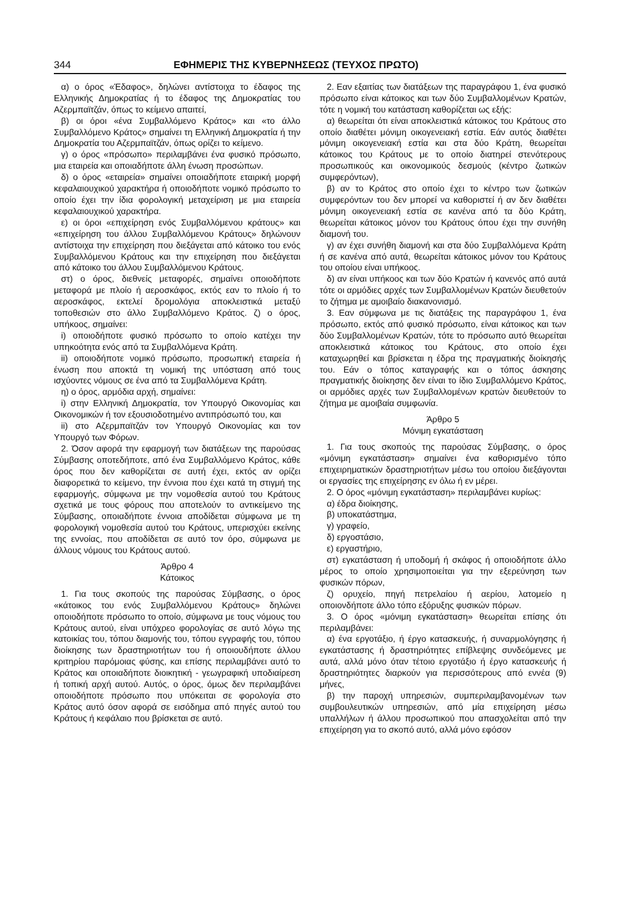344 ΕΦΗΜΕΡΙΣ ΤΗΣ ΚΥΒΕΡΝΗΣΕΩΣ (ΤΕΥΧΟΣ ΠΡΩΤΟ)
α) ο όρος «Έδαφος», δηλώνει αντίστοιχα το έδαφος της Ελληνικής Δημοκρατίας ή το έδαφος της Δημοκρατίας του Αζερμπαϊτζάν, όπως το κείμενο απαιτεί,
β) οι όροι «ένα Συμβαλλόμενο Κράτος» και «το άλλο Συμβαλλόμενο Κράτος» σημαίνει τη Ελληνική Δημοκρατία ή την Δημοκρατία του Αζερμπαϊτζάν, όπως ορίζει το κείμενο.
γ) ο όρος «πρόσωπο» περιλαμβάνει ένα φυσικό πρόσωπο, μια εταιρεία και οποιαδήποτε άλλη ένωση προσώπων.
δ) ο όρος «εταιρεία» σημαίνει οποιαδήποτε εταιρική μορφή κεφαλαιουχικού χαρακτήρα ή οποιοδήποτε νομικό πρόσωπο το οποίο έχει την ίδια φορολογική μεταχείριση με μια εταιρεία κεφαλαιουχικού χαρακτήρα.
ε) οι όροι «επιχείρηση ενός Συμβαλλόμενου κράτους» και «επιχείρηση του άλλου Συμβαλλόμενου Κράτους» δηλώνουν αντίστοιχα την επιχείρηση που διεξάγεται από κάτοικο του ενός Συμβαλλόμενου Κράτους και την επιχείρηση που διεξάγεται από κάτοικο του άλλου Συμβαλλόμενου Κράτους.
στ) ο όρος, διεθνείς μεταφορές, σημαίνει οποιοδήποτε μεταφορά με πλοίο ή αεροσκάφος, εκτός εαν το πλοίο ή το αεροσκάφος, εκτελεί δρομολόγια αποκλειστικά μεταξύ τοποθεσιών στο άλλο Συμβαλλόμενο Κράτος. ζ) ο όρος, υπήκοος, σημαίνει:
i) οποιοδήποτε φυσικό πρόσωπο το οποίο κατέχει την υπηκοότητα ενός από τα Συμβαλλόμενα Κράτη.
ii) οποιοδήποτε νομικό πρόσωπο, προσωπική εταιρεία ή ένωση που αποκτά τη νομική της υπόσταση από τους ισχύοντες νόμους σε ένα από τα Συμβαλλόμενα Κράτη.
η) ο όρος, αρμόδια αρχή, σημαίνει:
i) στην Ελληνική Δημοκρατία, τον Υπουργό Οικονομίας και Οικονομικών ή τον εξουσιοδοτημένο αντιπρόσωπό του, και
ii) στο Αζερμπαϊτζάν τον Υπουργό Οικονομίας και τον Υπουργό των Φόρων.
2. Όσον αφορά την εφαρμογή των διατάξεων της παρούσας Σύμβασης οποτεδήποτε, από ένα Συμβαλλόμενο Κράτος, κάθε όρος που δεν καθορίζεται σε αυτή έχει, εκτός αν ορίζει διαφορετικά το κείμενο, την έννοια που έχει κατά τη στιγμή της εφαρμογής, σύμφωνα με την νομοθεσία αυτού του Κράτους σχετικά με τους φόρους που αποτελούν το αντικείμενο της Σύμβασης, οποιαδήποτε έννοια αποδίδεται σύμφωνα με τη φορολογική νομοθεσία αυτού του Κράτους, υπερισχύει εκείνης της εννοίας, που αποδίδεται σε αυτό τον όρο, σύμφωνα με άλλους νόμους του Κράτους αυτού.
Άρθρο 4
Κάτοικος
1. Για τους σκοπούς της παρούσας Σύμβασης, ο όρος «κάτοικος του ενός Συμβαλλόμενου Κράτους» δηλώνει οποιοδήποτε πρόσωπο το οποίο, σύμφωνα με τους νόμους του Κράτους αυτού, είναι υπόχρεο φορολογίας σε αυτό λόγω της κατοικίας του, τόπου διαμονής του, τόπου εγγραφής του, τόπου διοίκησης των δραστηριοτήτων του ή οποιουδήποτε άλλου κριτηρίου παρόμοιας φύσης, και επίσης περιλαμβάνει αυτό το Κράτος και οποιαδήποτε διοικητική - γεωγραφική υποδιαίρεση ή τοπική αρχή αυτού. Αυτός, ο όρος, όμως δεν περιλαμβάνει οποιοδήποτε πρόσωπο που υπόκειται σε φορολογία στο Κράτος αυτό όσον αφορά σε εισόδημα από πηγές αυτού του Κράτους ή κεφάλαιο που βρίσκεται σε αυτό.
2. Εαν εξαιτίας των διατάξεων της παραγράφου 1, ένα φυσικό πρόσωπο είναι κάτοικος και των δύο Συμβαλλομένων Κρατών, τότε η νομική του κατάσταση καθορίζεται ως εξής:
α) θεωρείται ότι είναι αποκλειστικά κάτοικος του Κράτους στο οποίο διαθέτει μόνιμη οικογενειακή εστία. Εάν αυτός διαθέτει μόνιμη οικογενειακή εστία και στα δύο Κράτη, θεωρείται κάτοικος του Κράτους με το οποίο διατηρεί στενότερους προσωπικούς και οικονομικούς δεσμούς (κέντρο ζωτικών συμφερόντων),
β) αν το Κράτος στο οποίο έχει το κέντρο των ζωτικών συμφερόντων του δεν μπορεί να καθοριστεί ή αν δεν διαθέτει μόνιμη οικογενειακή εστία σε κανένα από τα δύο Κράτη, θεωρείται κάτοικος μόνον του Κράτους όπου έχει την συνήθη διαμονή του.
γ) αν έχει συνήθη διαμονή και στα δύο Συμβαλλόμενα Κράτη ή σε κανένα από αυτά, θεωρείται κάτοικος μόνον του Κράτους του οποίου είναι υπήκοος.
δ) αν είναι υπήκοος και των δύο Κρατών ή κανενός από αυτά τότε οι αρμόδιες αρχές των Συμβαλλομένων Κρατών διευθετούν το ζήτημα με αμοιβαίο διακανονισμό.
3. Εαν σύμφωνα με τις διατάξεις της παραγράφου 1, ένα πρόσωπο, εκτός από φυσικό πρόσωπο, είναι κάτοικος και των δύο Συμβαλλομένων Κρατών, τότε το πρόσωπο αυτό θεωρείται αποκλειστικά κάτοικος του Κράτους, στο οποίο έχει καταχωρηθεί και βρίσκεται η έδρα της πραγματικής διοίκησής του. Εάν ο τόπος καταγραφής και ο τόπος άσκησης πραγματικής διοίκησης δεν είναι το ίδιο Συμβαλλόμενο Κράτος, οι αρμόδιες αρχές των Συμβαλλομένων κρατών διευθετούν το ζήτημα με αμοιβαία συμφωνία.
Άρθρο 5
Μόνιμη εγκατάσταση
1. Για τους σκοπούς της παρούσας Σύμβασης, ο όρος «μόνιμη εγκατάσταση» σημαίνει ένα καθορισμένο τόπο επιχειρηματικών δραστηριοτήτων μέσω του οποίου διεξάγονται οι εργασίες της επιχείρησης εν όλω ή εν μέρει.
2. Ο όρος «μόνιμη εγκατάσταση» περιλαμβάνει κυρίως:
α) έδρα διοίκησης,
β) υποκατάστημα,
γ) γραφείο,
δ) εργοστάσιο,
ε) εργαστήριο,
στ) εγκατάσταση ή υποδομή ή σκάφος ή οποιοδήποτε άλλο μέρος το οποίο χρησιμοποιείται για την εξερεύνηση των φυσικών πόρων,
ζ) ορυχείο, πηγή πετρελαίου ή αερίου, λατομείο η οποιονδήποτε άλλο τόπο εξόρυξης φυσικών πόρων.
3. Ο όρος «μόνιμη εγκατάσταση» θεωρείται επίσης ότι περιλαμβάνει:
α) ένα εργοτάξιο, ή έργο κατασκευής, ή συναρμολόγησης ή εγκατάστασης ή δραστηριότητες επίβλεψης συνδεόμενες με αυτά, αλλά μόνο όταν τέτοιο εργοτάξιο ή έργο κατασκευής ή δραστηριότητες διαρκούν για περισσότερους από εννέα (9) μήνες,
β) την παροχή υπηρεσιών, συμπεριλαμβανομένων των συμβουλευτικών υπηρεσιών, από μία επιχείρηση μέσω υπαλλήλων ή άλλου προσωπικού που απασχολείται από την επιχείρηση για το σκοπό αυτό, αλλά μόνο εφόσον